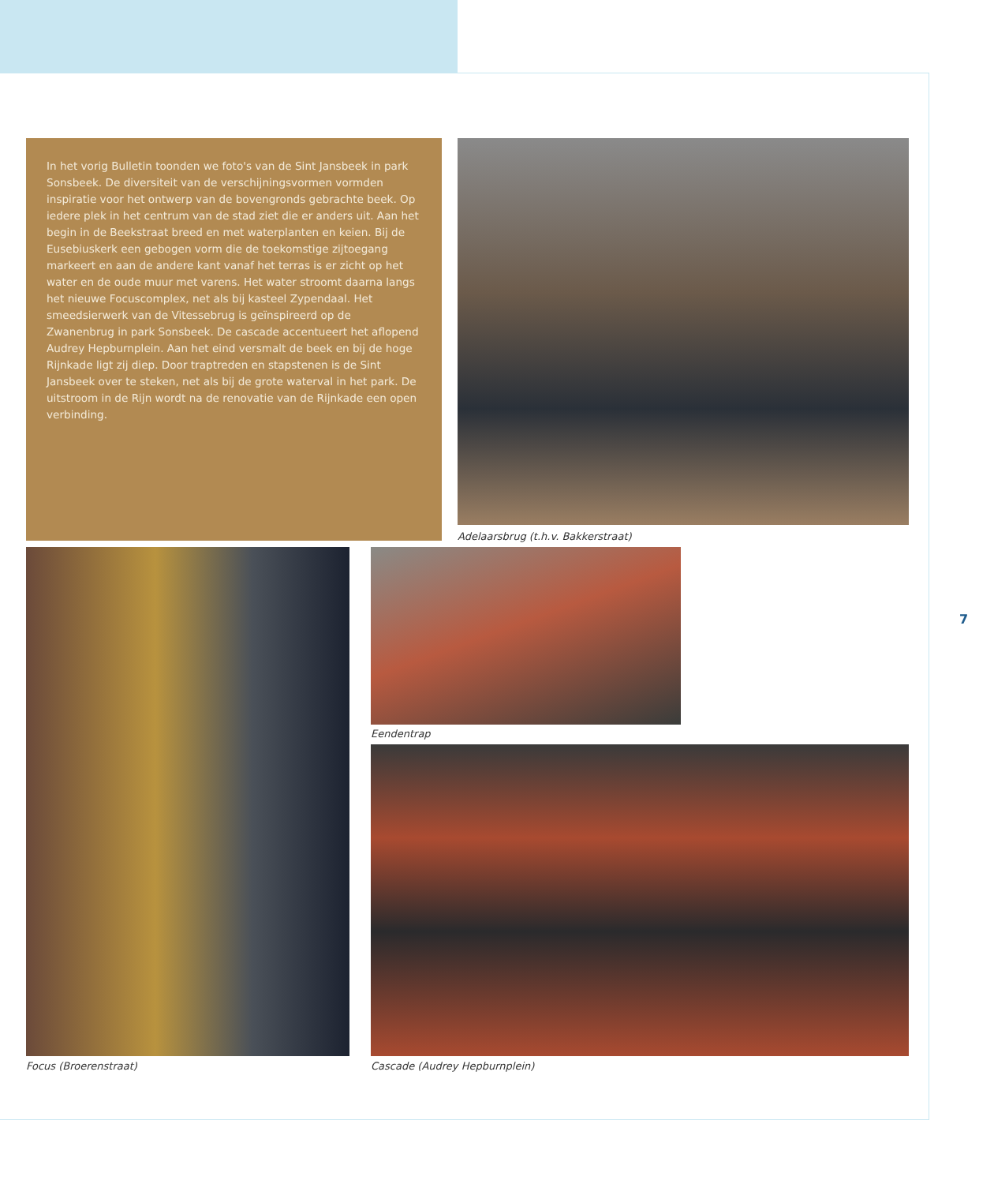In het vorig Bulletin toonden we foto's van de Sint Jansbeek in park Sonsbeek. De diversiteit van de verschijningsvormen vormden inspiratie voor het ontwerp van de bovengronds gebrachte beek. Op iedere plek in het centrum van de stad ziet die er anders uit. Aan het begin in de Beekstraat breed en met waterplanten en keien. Bij de Eusebiuskerk een gebogen vorm die de toekomstige zijtoegang markeert en aan de andere kant vanaf het terras is er zicht op het water en de oude muur met varens. Het water stroomt daarna langs het nieuwe Focuscomplex, net als bij kasteel Zypendaal. Het smeedsierwerk van de Vitessebrug is geïnspireerd op de Zwanenbrug in park Sonsbeek. De cascade accentueert het aflopend Audrey Hepburnplein. Aan het eind versmalt de beek en bij de hoge Rijnkade ligt zij diep. Door traptreden en stapstenen is de Sint Jansbeek over te steken, net als bij de grote waterval in het park. De uitstroom in de Rijn wordt na de renovatie van de Rijnkade een open verbinding.
Adelaarsbrug (t.h.v. Bakkerstraat)
Focus (Broerenstraat)
Eendentrap
Cascade (Audrey Hepburnplein)
7